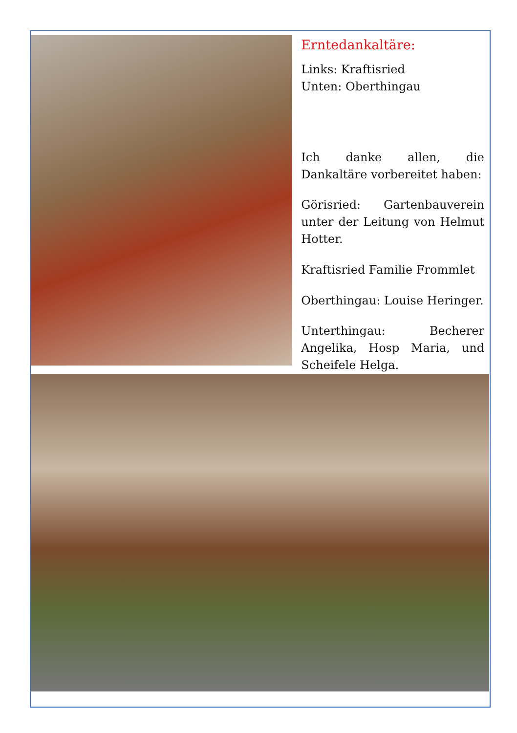Erntedankaltäre:
Links: Kraftisried
Unten: Oberthingau
Ich danke allen, die Dankaltäre vorbereitet haben:
Görisried: Gartenbauverein unter der Leitung von Helmut Hotter.
Kraftisried Familie Frommlet
Oberthingau: Louise Heringer.
Unterthingau: Becherer Angelika, Hosp Maria, und Scheifele Helga.